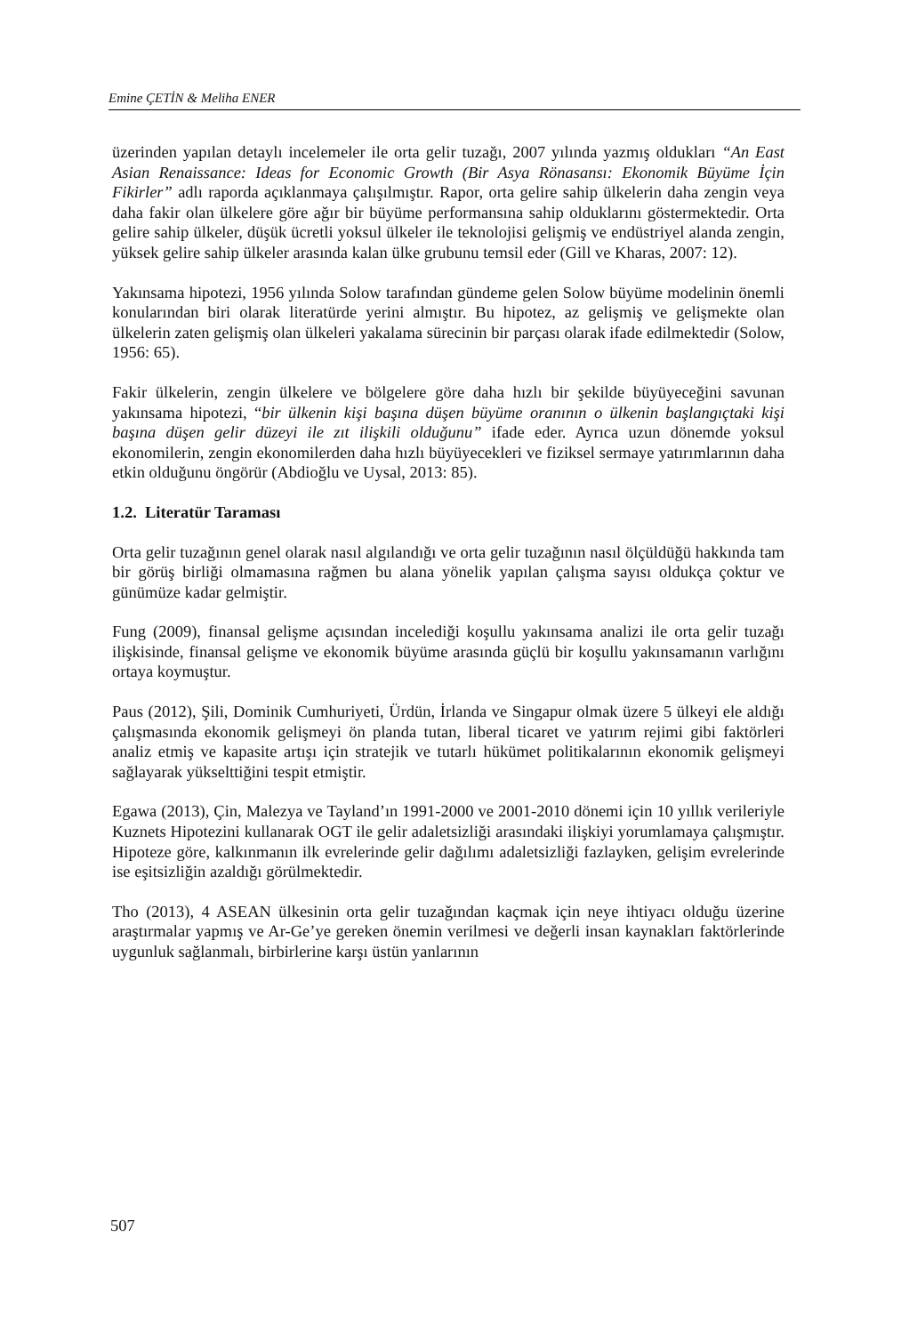Emine ÇETİN & Meliha ENER
üzerinden yapılan detaylı incelemeler ile orta gelir tuzağı, 2007 yılında yazmış oldukları “An East Asian Renaissance: Ideas for Economic Growth (Bir Asya Rönasansı: Ekonomik Büyüme İçin Fikirler” adlı raporda açıklanmaya çalışılmıştır. Rapor, orta gelire sahip ülkelerin daha zengin veya daha fakir olan ülkelere göre ağır bir büyüme performansına sahip olduklarını göstermektedir. Orta gelire sahip ülkeler, düşük ücretli yoksul ülkeler ile teknolojisi gelişmiş ve endüstriyel alanda zengin, yüksek gelire sahip ülkeler arasında kalan ülke grubunu temsil eder (Gill ve Kharas, 2007: 12).
Yakınsama hipotezi, 1956 yılında Solow tarafından gündeme gelen Solow büyüme modelinin önemli konularından biri olarak literatürde yerini almıştır. Bu hipotez, az gelişmiş ve gelişmekte olan ülkelerin zaten gelişmiş olan ülkeleri yakalama sürecinin bir parçası olarak ifade edilmektedir (Solow, 1956: 65).
Fakir ülkelerin, zengin ülkelere ve bölgelere göre daha hızlı bir şekilde büyüyeceğini savunan yakınsama hipotezi, “bir ülkenin kişi başına düşen büyüme oranının o ülkenin başlangıçtaki kişi başına düşen gelir düzeyi ile zıt ilişkili olduğunu” ifade eder. Ayrıca uzun dönemde yoksul ekonomilerin, zengin ekonomilerden daha hızlı büyüyecekleri ve fiziksel sermaye yatırımlarının daha etkin olduğunu öngörür (Abdioğlu ve Uysal, 2013: 85).
1.2. Literatür Taraması
Orta gelir tuzağının genel olarak nasıl algılandığı ve orta gelir tuzağının nasıl ölçüldüğü hakkında tam bir görüş birliği olmamasına rağmen bu alana yönelik yapılan çalışma sayısı oldukça çoktur ve günümüze kadar gelmiştir.
Fung (2009), finansal gelişme açısından incelediği koşullu yakınsama analizi ile orta gelir tuzağı ilişkisinde, finansal gelişme ve ekonomik büyüme arasında güçlü bir koşullu yakınsamanın varlığını ortaya koymuştur.
Paus (2012), Şili, Dominik Cumhuriyeti, Ürdün, İrlanda ve Singapur olmak üzere 5 ülkeyi ele aldığı çalışmasında ekonomik gelişmeyi ön planda tutan, liberal ticaret ve yatırım rejimi gibi faktörleri analiz etmiş ve kapasite artışı için stratejik ve tutarlı hükümet politikalarının ekonomik gelişmeyi sağlayarak yükselttiğini tespit etmiştir.
Egawa (2013), Çin, Malezya ve Tayland’ın 1991-2000 ve 2001-2010 dönemi için 10 yıllık verileriyle Kuznets Hipotezini kullanarak OGT ile gelir adaletsizliği arasındaki ilişkiyi yorumlamaya çalışmıştır. Hipoteze göre, kalkınmanın ilk evrelerinde gelir dağılımı adaletsizliği fazlayken, gelişim evrelerinde ise eşitsizliğin azaldığı görülmektedir.
Tho (2013), 4 ASEAN ülkesinin orta gelir tuzağından kaçmak için neye ihtiyacı olduğu üzerine araştırmalar yapmış ve Ar-Ge’ye gereken önemin verilmesi ve değerli insan kaynakları faktörlerinde uygunluk sağlanmalı, birbirlerine karşı üstün yanlarının
507